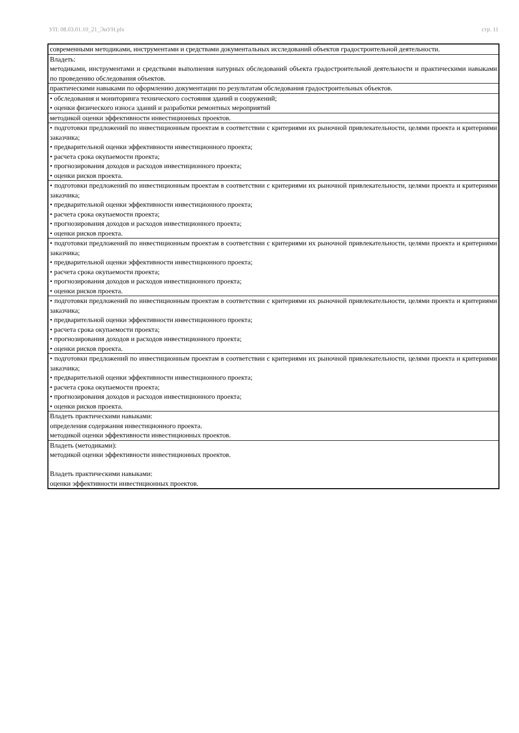УП: 08.03.01.10_21_ЭиУН.plx стр. 11
| современными методиками, инструментами и средствами документальных исследований объектов градостроительной деятельности. |
| Владеть: методиками, инструментами и средствами выполнения натурных обследований объекта градостроительной деятельности и практическими навыками по проведению обследования объектов. |
| практическими навыками по оформлению документации по результатам обследования градостроительных объектов. |
| • обследования и мониторинга технического состояния зданий и сооружений; • оценки физического износа зданий и разработки ремонтных мероприятий |
| методикой оценки эффективности инвестиционных проектов. |
| • подготовки предложений по инвестиционным проектам в соответствии с критериями их рыночной привлекательности, целями проекта и критериями заказчика; • предварительной оценки эффективности инвестиционного проекта; • расчета срока окупаемости проекта; • прогнозирования доходов и расходов инвестиционного проекта; • оценки рисков проекта. |
| • подготовки предложений по инвестиционным проектам в соответствии с критериями их рыночной привлекательности, целями проекта и критериями заказчика; • предварительной оценки эффективности инвестиционного проекта; • расчета срока окупаемости проекта; • прогнозирования доходов и расходов инвестиционного проекта; • оценки рисков проекта. |
| • подготовки предложений по инвестиционным проектам в соответствии с критериями их рыночной привлекательности, целями проекта и критериями заказчика; • предварительной оценки эффективности инвестиционного проекта; • расчета срока окупаемости проекта; • прогнозирования доходов и расходов инвестиционного проекта; • оценки рисков проекта. |
| • подготовки предложений по инвестиционным проектам в соответствии с критериями их рыночной привлекательности, целями проекта и критериями заказчика; • предварительной оценки эффективности инвестиционного проекта; • расчета срока окупаемости проекта; • прогнозирования доходов и расходов инвестиционного проекта; • оценки рисков проекта. |
| • подготовки предложений по инвестиционным проектам в соответствии с критериями их рыночной привлекательности, целями проекта и критериями заказчика; • предварительной оценки эффективности инвестиционного проекта; • расчета срока окупаемости проекта; • прогнозирования доходов и расходов инвестиционного проекта; • оценки рисков проекта. |
| Владеть практическими навыками: определения содержания инвестиционного проекта. методикой оценки эффективности инвестиционных проектов. |
| Владеть (методиками): методикой оценки эффективности инвестиционных проектов. Владеть практическими навыками: оценки эффективности инвестиционных проектов. |